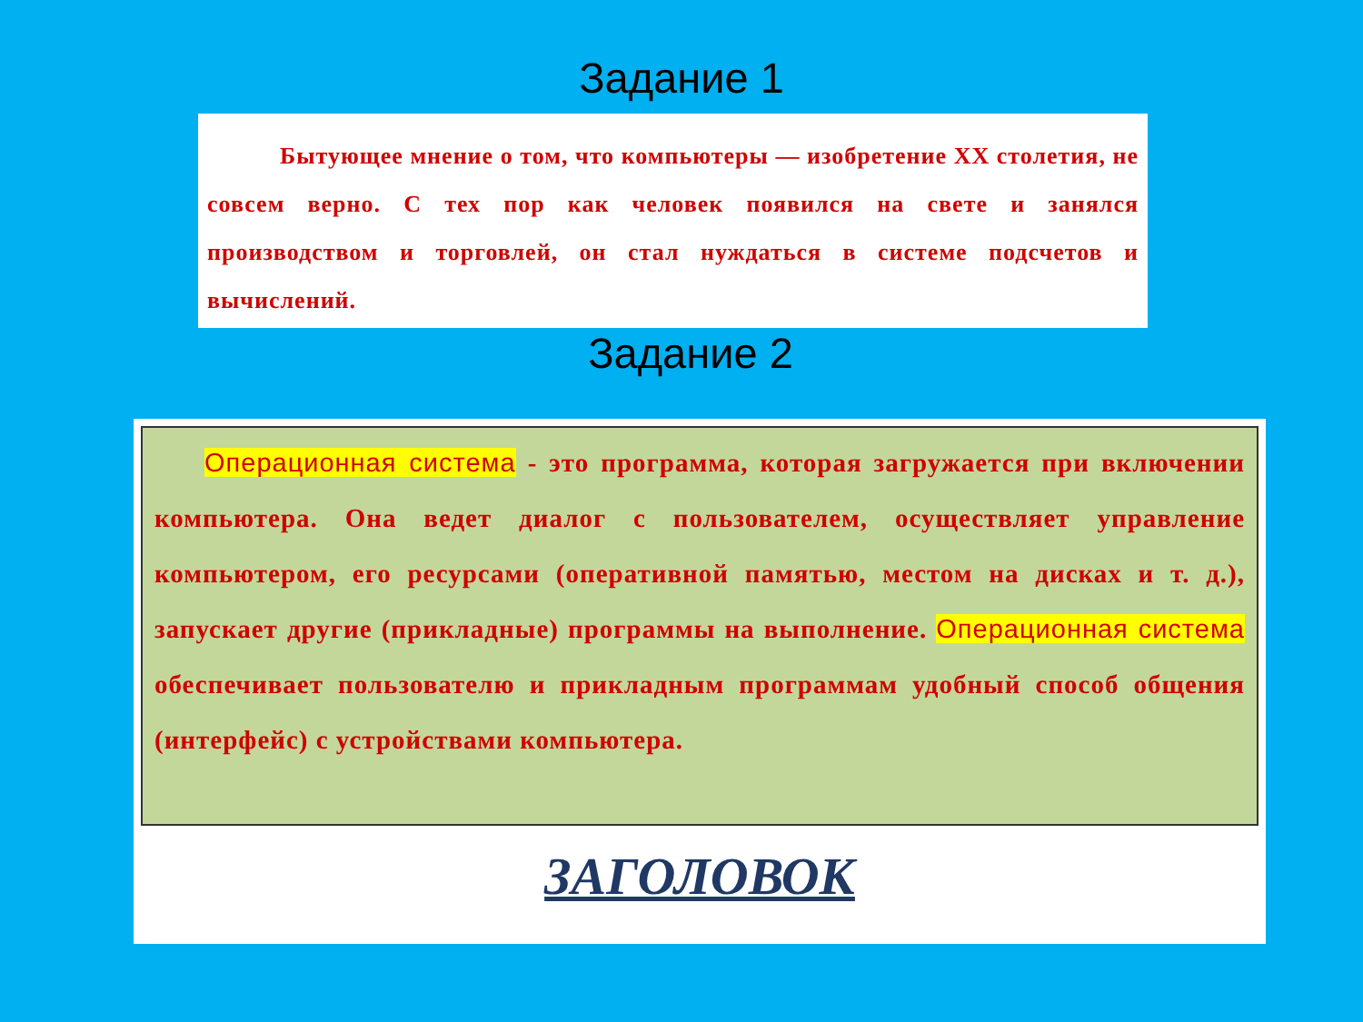Задание 1
Бытующее мнение о том, что компьютеры — изобретение XX столетия, не совсем верно. С тех пор как человек появился на свете и занялся производством и торговлей, он стал нуждаться в системе подсчетов и вычислений.
Задание 2
Операционная система - это программа, которая загружается при включении компьютера. Она ведет диалог с пользователем, осуществляет управление компьютером, его ресурсами (оперативной памятью, местом на дисках и т. д.), запускает другие (прикладные) программы на выполнение. Операционная система обеспечивает пользователю и прикладным программам удобный способ общения (интерфейс) с устройствами компьютера.
ЗАГОЛОВОК